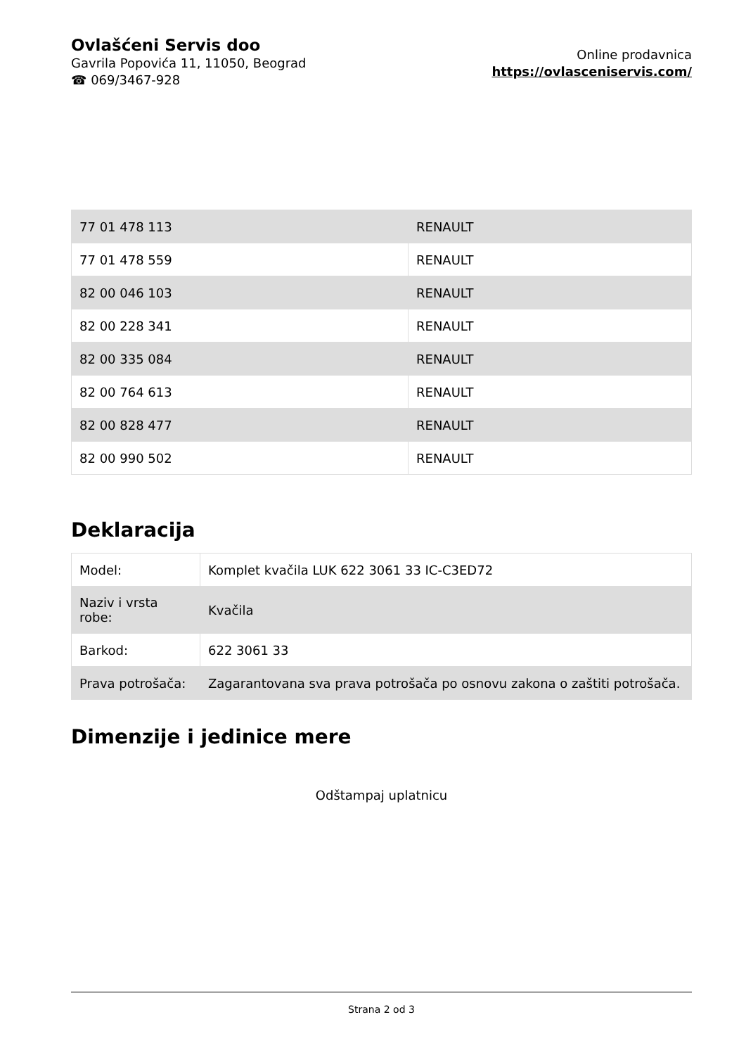Ovlašćeni Servis doo
Gavrila Popovića 11, 11050, Beograd
☎ 069/3467-928
Online prodavnica
https://ovlasceniservis.com/
| 77 01 478 113 | RENAULT |
| 77 01 478 559 | RENAULT |
| 82 00 046 103 | RENAULT |
| 82 00 228 341 | RENAULT |
| 82 00 335 084 | RENAULT |
| 82 00 764 613 | RENAULT |
| 82 00 828 477 | RENAULT |
| 82 00 990 502 | RENAULT |
Deklaracija
| Model: | Komplet kvačila LUK 622 3061 33 IC-C3ED72 |
| Naziv i vrsta robe: | Kvačila |
| Barkod: | 622 3061 33 |
| Prava potrošača: | Zagarantovana sva prava potrošača po osnovu zakona o zaštiti potrošača. |
Dimenzije i jedinice mere
Odštampaj uplatnicu
Strana 2 od 3